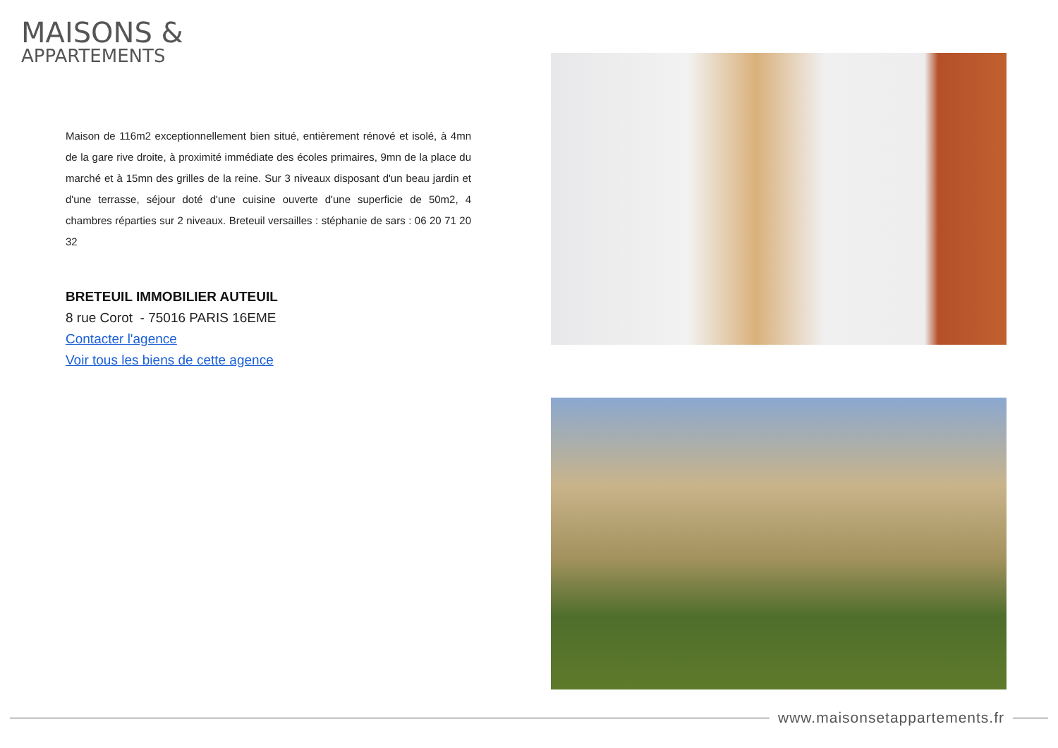MAISONS &
APPARTEMENTS
Maison de 116m2 exceptionnellement bien situé, entièrement rénové et isolé, à 4mn de la gare rive droite, à proximité immédiate des écoles primaires, 9mn de la place du marché et à 15mn des grilles de la reine. Sur 3 niveaux disposant d'un beau jardin et d'une terrasse, séjour doté d'une cuisine ouverte d'une superficie de 50m2, 4 chambres réparties sur 2 niveaux. Breteuil versailles : stéphanie de sars : 06 20 71 20 32
BRETEUIL IMMOBILIER AUTEUIL
8 rue Corot - 75016 PARIS 16EME
Contacter l'agence
Voir tous les biens de cette agence
www.maisonsetappartements.fr